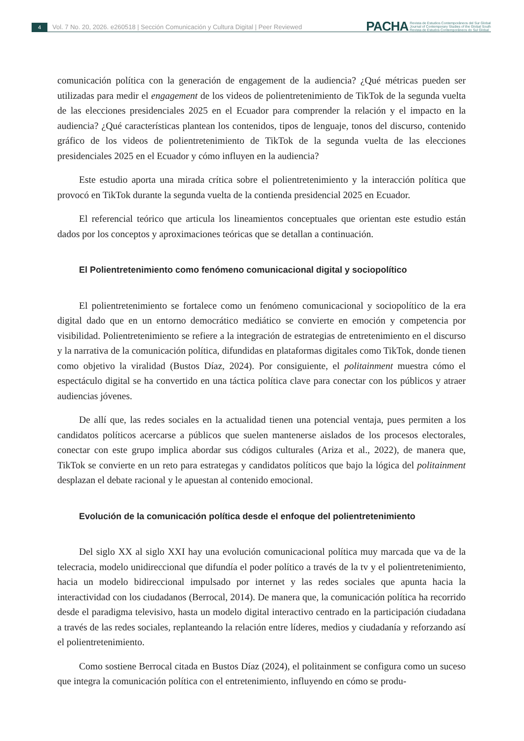4
Vol. 7 No. 20, 2026. e260518 | Sección Comunicación y Cultura Digital | Peer Reviewed
PACHA Revista de Estudios Contemporáneos del Sur Global
Journal of Contemporary Studies of the Global South
Revista de Estudos Contemporâneos do Sul Global
comunicación política con la generación de engagement de la audiencia? ¿Qué métricas pueden ser utilizadas para medir el engagement de los videos de polientretenimiento de TikTok de la segunda vuelta de las elecciones presidenciales 2025 en el Ecuador para comprender la relación y el impacto en la audiencia? ¿Qué características plantean los contenidos, tipos de lenguaje, tonos del discurso, contenido gráfico de los videos de polientretenimiento de TikTok de la segunda vuelta de las elecciones presidenciales 2025 en el Ecuador y cómo influyen en la audiencia?
Este estudio aporta una mirada crítica sobre el polientretenimiento y la interacción política que provocó en TikTok durante la segunda vuelta de la contienda presidencial 2025 en Ecuador.
El referencial teórico que articula los lineamientos conceptuales que orientan este estudio están dados por los conceptos y aproximaciones teóricas que se detallan a continuación.
El Polientretenimiento como fenómeno comunicacional digital y sociopolítico
El polientretenimiento se fortalece como un fenómeno comunicacional y sociopolítico de la era digital dado que en un entorno democrático mediático se convierte en emoción y competencia por visibilidad. Polientretenimiento se refiere a la integración de estrategias de entretenimiento en el discurso y la narrativa de la comunicación política, difundidas en plataformas digitales como TikTok, donde tienen como objetivo la viralidad (Bustos Díaz, 2024). Por consiguiente, el politainment muestra cómo el espectáculo digital se ha convertido en una táctica política clave para conectar con los públicos y atraer audiencias jóvenes.
De allí que, las redes sociales en la actualidad tienen una potencial ventaja, pues permiten a los candidatos políticos acercarse a públicos que suelen mantenerse aislados de los procesos electorales, conectar con este grupo implica abordar sus códigos culturales (Ariza et al., 2022), de manera que, TikTok se convierte en un reto para estrategas y candidatos políticos que bajo la lógica del politainment desplazan el debate racional y le apuestan al contenido emocional.
Evolución de la comunicación política desde el enfoque del polientretenimiento
Del siglo XX al siglo XXI hay una evolución comunicacional política muy marcada que va de la telecracia, modelo unidireccional que difundía el poder político a través de la tv y el polientretenimiento, hacia un modelo bidireccional impulsado por internet y las redes sociales que apunta hacia la interactividad con los ciudadanos (Berrocal, 2014). De manera que, la comunicación política ha recorrido desde el paradigma televisivo, hasta un modelo digital interactivo centrado en la participación ciudadana a través de las redes sociales, replanteando la relación entre líderes, medios y ciudadanía y reforzando así el polientretenimiento.
Como sostiene Berrocal citada en Bustos Díaz (2024), el politainment se configura como un suceso que integra la comunicación política con el entretenimiento, influyendo en cómo se produ-